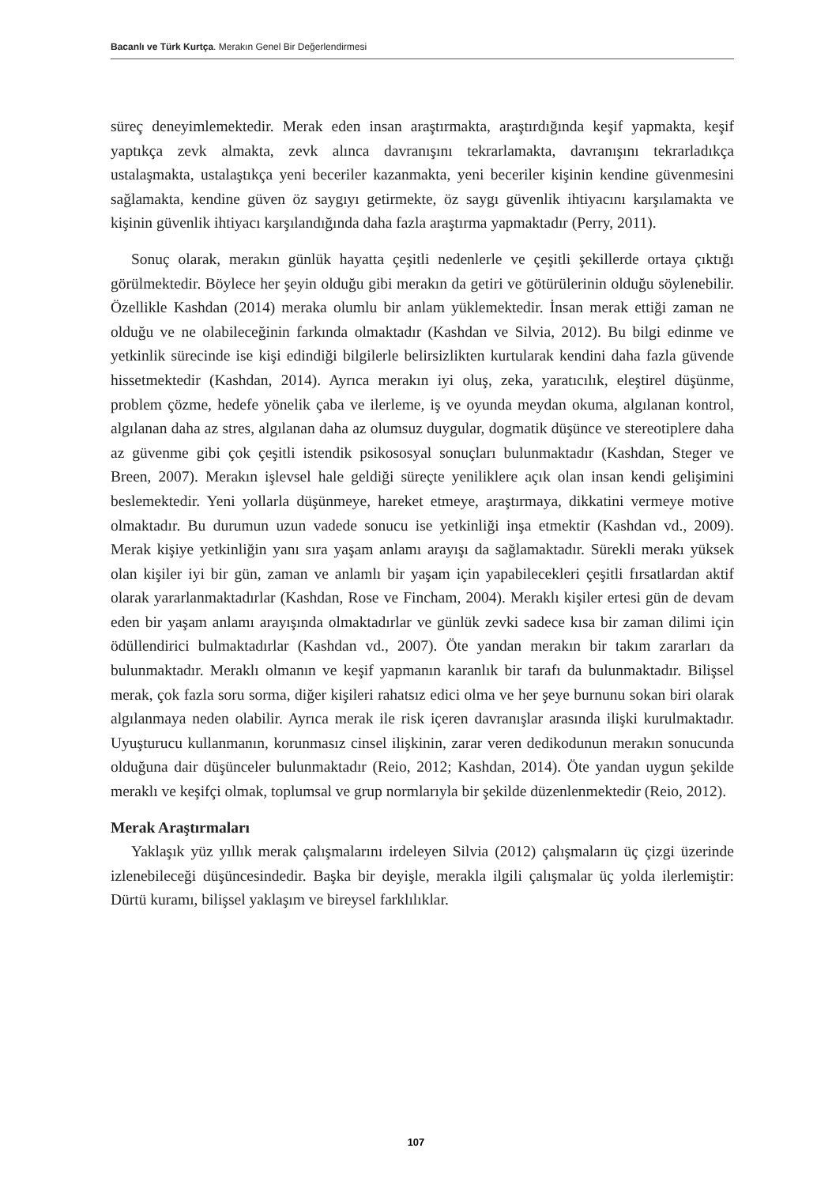Bacanlı ve Türk Kurtça. Merakın Genel Bir Değerlendirmesi
süreç deneyimlemektedir. Merak eden insan araştırmakta, araştırdığında keşif yapmakta, keşif yaptıkça zevk almakta, zevk alınca davranışını tekrarlamakta, davranışını tekrarladıkça ustalaşmakta, ustalaştıkça yeni beceriler kazanmakta, yeni beceriler kişinin kendine güvenmesini sağlamakta, kendine güven öz saygıyı getirmekte, öz saygı güvenlik ihtiyacını karşılamakta ve kişinin güvenlik ihtiyacı karşılandığında daha fazla araştırma yapmaktadır (Perry, 2011).
Sonuç olarak, merakın günlük hayatta çeşitli nedenlerle ve çeşitli şekillerde ortaya çıktığı görülmektedir. Böylece her şeyin olduğu gibi merakın da getiri ve götürülerinin olduğu söylenebilir. Özellikle Kashdan (2014) meraka olumlu bir anlam yüklemektedir. İnsan merak ettiği zaman ne olduğu ve ne olabileceğinin farkında olmaktadır (Kashdan ve Silvia, 2012). Bu bilgi edinme ve yetkinlik sürecinde ise kişi edindiği bilgilerle belirsizlikten kurtularak kendini daha fazla güvende hissetmektedir (Kashdan, 2014). Ayrıca merakın iyi oluş, zeka, yaratıcılık, eleştirel düşünme, problem çözme, hedefe yönelik çaba ve ilerleme, iş ve oyunda meydan okuma, algılanan kontrol, algılanan daha az stres, algılanan daha az olumsuz duygular, dogmatik düşünce ve stereotiplere daha az güvenme gibi çok çeşitli istendik psikososyal sonuçları bulunmaktadır (Kashdan, Steger ve Breen, 2007). Merakın işlevsel hale geldiği süreçte yeniliklere açık olan insan kendi gelişimini beslemektedir. Yeni yollarla düşünmeye, hareket etmeye, araştırmaya, dikkatini vermeye motive olmaktadır. Bu durumun uzun vadede sonucu ise yetkinliği inşa etmektir (Kashdan vd., 2009). Merak kişiye yetkinliğin yanı sıra yaşam anlamı arayışı da sağlamaktadır. Sürekli merakı yüksek olan kişiler iyi bir gün, zaman ve anlamlı bir yaşam için yapabilecekleri çeşitli fırsatlardan aktif olarak yararlanmaktadırlar (Kashdan, Rose ve Fincham, 2004). Meraklı kişiler ertesi gün de devam eden bir yaşam anlamı arayışında olmaktadırlar ve günlük zevki sadece kısa bir zaman dilimi için ödüllendirici bulmaktadırlar (Kashdan vd., 2007). Öte yandan merakın bir takım zararları da bulunmaktadır. Meraklı olmanın ve keşif yapmanın karanlık bir tarafı da bulunmaktadır. Bilişsel merak, çok fazla soru sorma, diğer kişileri rahatsız edici olma ve her şeye burnunu sokan biri olarak algılanmaya neden olabilir. Ayrıca merak ile risk içeren davranışlar arasında ilişki kurulmaktadır. Uyuşturucu kullanmanın, korunmasız cinsel ilişkinin, zarar veren dedikodunun merakın sonucunda olduğuna dair düşünceler bulunmaktadır (Reio, 2012; Kashdan, 2014). Öte yandan uygun şekilde meraklı ve keşifçi olmak, toplumsal ve grup normlarıyla bir şekilde düzenlenmektedir (Reio, 2012).
Merak Araştırmaları
Yaklaşık yüz yıllık merak çalışmalarını irdeleyen Silvia (2012) çalışmaların üç çizgi üzerinde izlenebileceği düşüncesindedir. Başka bir deyişle, merakla ilgili çalışmalar üç yolda ilerlemiştir: Dürtü kuramı, bilişsel yaklaşım ve bireysel farklılıklar.
107